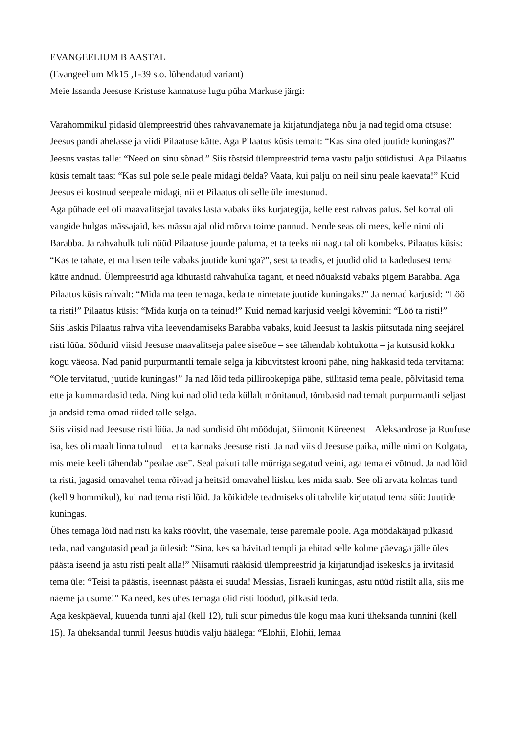EVANGEELIUM B AASTAL
(Evangeelium Mk15 ,1-39 s.o. lühendatud variant)
Meie Issanda Jeesuse Kristuse kannatuse lugu püha Markuse järgi:
Varahommikul pidasid ülempreestrid ühes rahvavanemate ja kirjatundjatega nõu ja nad tegid oma otsuse: Jeesus pandi ahelasse ja viidi Pilaatuse kätte. Aga Pilaatus küsis temalt: “Kas sina oled juutide kuningas?” Jeesus vastas talle: “Need on sinu sõnad.” Siis tõstsid ülempreestrid tema vastu palju süüdistusi. Aga Pilaatus küsis temalt taas: “Kas sul pole selle peale midagi öelda? Vaata, kui palju on neil sinu peale kaevata!” Kuid Jeesus ei kostnud seepeale midagi, nii et Pilaatus oli selle üle imestunud.
Aga pühade eel oli maavalitsejal tavaks lasta vabaks üks kurjategija, kelle eest rahvas palus. Sel korral oli vangide hulgas mässajaid, kes mässu ajal olid mõrva toime pannud. Nende seas oli mees, kelle nimi oli Barabba. Ja rahvahulk tuli nüüd Pilaatuse juurde paluma, et ta teeks nii nagu tal oli kombeks. Pilaatus küsis: “Kas te tahate, et ma lasen teile vabaks juutide kuninga?”, sest ta teadis, et juudid olid ta kadedusest tema kätte andnud. Ülempreestrid aga kihutasid rahvahulka tagant, et need nõuaksid vabaks pigem Barabba. Aga Pilaatus küsis rahvalt: “Mida ma teen temaga, keda te nimetate juutide kuningaks?” Ja nemad karjusid: “Löö ta risti!” Pilaatus küsis: “Mida kurja on ta teinud!” Kuid nemad karjusid veelgi kõvemini: “Löö ta risti!”
Siis laskis Pilaatus rahva viha leevendamiseks Barabba vabaks, kuid Jeesust ta laskis piitsutada ning seejärel risti lüüa. Sõdurid viisid Jeesuse maavalitseja palee siseõue – see tähendab kohtukotta – ja kutsusid kokku kogu väeosa. Nad panid purpurmantli temale selga ja kibuvitstest krooni pähe, ning hakkasid teda tervitama: “Ole tervitatud, juutide kuningas!” Ja nad lõid teda pillirookepiga pähe, sülitasid tema peale, põlvitasid tema ette ja kummardasid teda. Ning kui nad olid teda küllalt mõnitanud, tõmbasid nad temalt purpurmantli seljast ja andsid tema omad riided talle selga.
Siis viisid nad Jeesuse risti lüüa. Ja nad sundisid üht möödujat, Siimonit Küreenest – Aleksandrose ja Ruufuse isa, kes oli maalt linna tulnud – et ta kannaks Jeesuse risti. Ja nad viisid Jeesuse paika, mille nimi on Kolgata, mis meie keeli tähendab “pealae ase”. Seal pakuti talle mürriga segatud veini, aga tema ei võtnud. Ja nad lõid ta risti, jagasid omavahel tema rõivad ja heitsid omavahel liisku, kes mida saab. See oli arvata kolmas tund (kell 9 hommikul), kui nad tema risti lõid. Ja kõikidele teadmiseks oli tahvlile kirjutatud tema süü: Juutide kuningas.
Ühes temaga lõid nad risti ka kaks röövlit, ühe vasemale, teise paremale poole. Aga möödakäijad pilkasid teda, nad vangutasid pead ja ütlesid: “Sina, kes sa hävitad templi ja ehitad selle kolme päevaga jälle üles – päästa iseend ja astu risti pealt alla!” Niisamuti rääkisid ülempreestrid ja kirjatundjad isekeskis ja irvitasid tema üle: “Teisi ta päästis, iseennast päästa ei suuda! Messias, Iisraeli kuningas, astu nüüd ristilt alla, siis me näeme ja usume!” Ka need, kes ühes temaga olid risti löödud, pilkasid teda.
Aga keskpäeval, kuuenda tunni ajal (kell 12), tuli suur pimedus üle kogu maa kuni üheksanda tunnini (kell 15). Ja üheksandal tunnil Jeesus hüüdis valju häälega: “Elohii, Elohii, lemaa